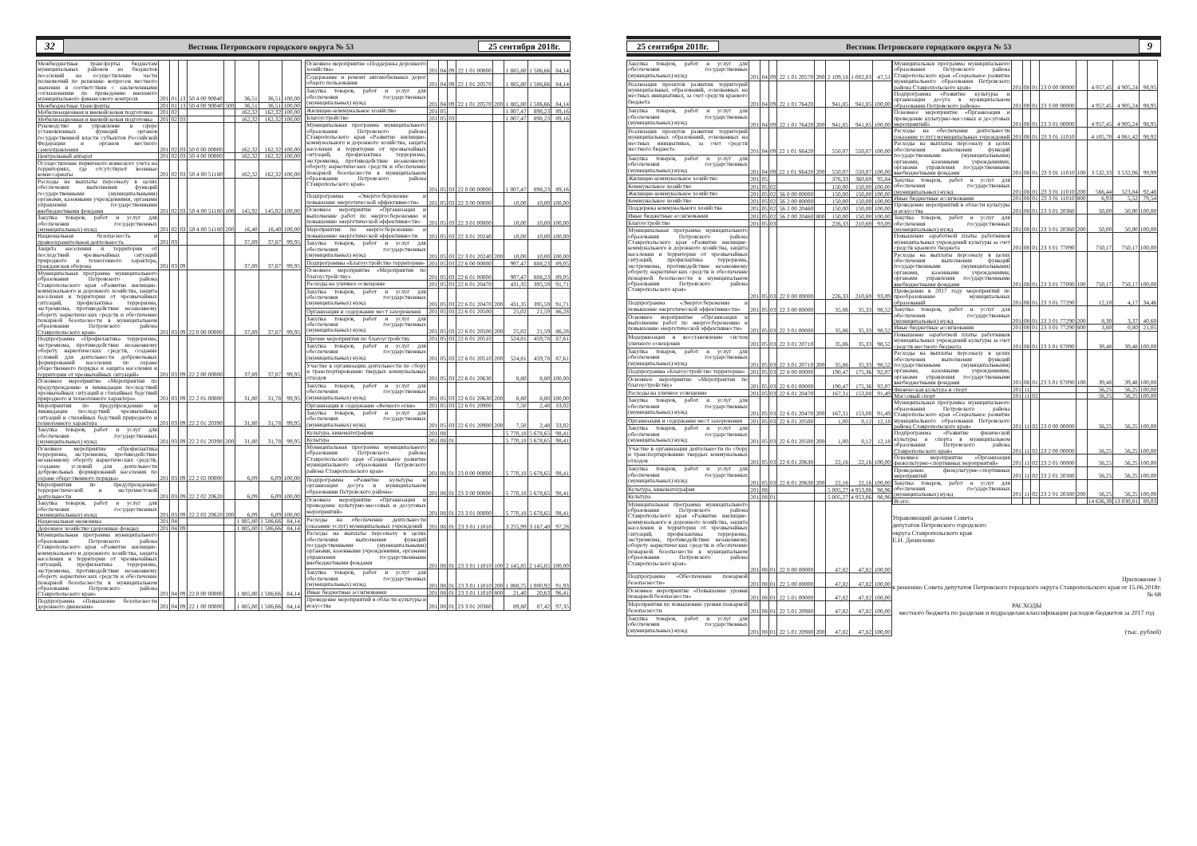32 Вестник Петровского городского округа № 53 25 сентября 2018г.
| Межбюджетные трансферты бюджетам муниципальных районов из бюджетов поселений на осуществление части полномочий по решению вопросов местного значения в соответствии с заключенными соглашениями по проведению внешнего муниципального финансового контроля | 201 | 01 | 13 | 50 4 00 90040 | | 36,51 | 36,51 | 100,00 |
| Межбюджетные трансферты | 201 | 01 | 13 | 50 4 00 90040 | 500 | 36,51 | 36,51 | 100,00 |
| Мобилизационная и вневойсковая подготовка | 201 | 02 | | | | 162,32 | 162,32 | 100,00 |
| Мобилизационная и вневойсковая подготовка | 201 | 02 | 03 | | | 162,32 | 162,32 | 100,00 |
| Руководство и управление в сфере установленных функций органов государственной власти субъектов Российской Федерации и органов местного самоуправления | 201 | 02 | 03 | 50 0 00 00000 | | 162,32 | 162,32 | 100,00 |
| Центральный аппарат | 201 | 02 | 03 | 50 4 00 00000 | | 162,32 | 162,32 | 100,00 |
| Осуществление первичного воинского учета на территориях, где отсутствуют военные комиссариаты | 201 | 02 | 03 | 50 4 00 51180 | | 162,32 | 162,32 | 100,00 |
| Расходы на выплаты персоналу в целях обеспечения выполнения функций государственными (муниципальными) органами, казенными учреждениями, органами управления государственными внебюджетными фондами | 201 | 02 | 03 | 50 4 00 51180 | 100 | 145,92 | 145,92 | 100,00 |
| Закупка товаров, работ и услуг для обеспечения государственных (муниципальных) нужд | 201 | 02 | 03 | 50 4 00 51180 | 200 | 16,40 | 16,40 | 100,00 |
| Национальная безопасность и правоохранительная деятельность | 201 | 03 | | | | 37,89 | 37,87 | 99,95 |
| Защита населения и территории от последствий чрезвычайных ситуаций природного и техногенного характера, гражданская оборона | 201 | 03 | 09 | | | 37,89 | 37,87 | 99,95 |
| Муниципальная программа муниципального образования Петровского района Ставропольского края «Развитие жилищно-коммунального и дорожного хозяйства, защита населения и территории от чрезвычайных ситуаций, профилактика терроризма, экстремизма, противодействие незаконному обороту наркотических средств и обеспечение пожарной безопасности в муниципальном образовании Петровского района Ставропольского края» | 201 | 03 | 09 | 22 0 00 00000 | | 37,89 | 37,87 | 99,95 |
| Подпрограмма «Профилактика терроризма, экстремизма, противодействие незаконному обороту наркотических средств, создание условий для деятельности добровольных формирований населения по охране общественного порядка и защита населения и территории от чрезвычайных ситуаций» | 201 | 03 | 09 | 22 2 00 00000 | | 37,89 | 37,87 | 99,95 |
| Основное мероприятие «Мероприятия по предупреждению и ликвидации последствий чрезвычайных ситуаций и стихийных бедствий природного и техногенного характера» | 201 | 03 | 09 | 22 2 01 00000 | | 31,80 | 31,78 | 99,95 |
| Мероприятия по предупреждению и ликвидации последствий чрезвычайных ситуаций и стихийных бедствий природного и техногенного характера | 201 | 03 | 09 | 22 2 01 20390 | | 31,80 | 31,78 | 99,95 |
| Закупка товаров, работ и услуг для обеспечения государственных (муниципальных) нужд | 201 | 03 | 09 | 22 2 01 20390 | 200 | 31,80 | 31,78 | 99,95 |
| Основное мероприятие «Профилактика терроризма, экстремизма, противодействие незаконному обороту наркотических средств, создание условий для деятельности добровольных формирований населения по охране общественного порядка» | 201 | 03 | 09 | 22 2 02 00000 | | 6,09 | 6,09 | 100,00 |
| Мероприятия по предупреждению террористической и экстремистской деятельности | 201 | 03 | 09 | 22 2 02 20620 | | 6,09 | 6,09 | 100,00 |
| Закупка товаров, работ и услуг для обеспечения государственных (муниципальных) нужд | 201 | 03 | 09 | 22 2 02 20620 | 200 | 6,09 | 6,09 | 100,00 |
| Национальная экономика | 201 | 04 | | | | 1 885,80 | 1 586,66 | 84,14 |
| Дорожное хозяйство (дорожные фонды) | 201 | 04 | 09 | | | 1 885,80 | 1 586,66 | 84,14 |
| Муниципальная программа муниципального образования Петровского района Ставропольского края «Развитие жилищно-коммунального и дорожного хозяйства, защита населения и территории от чрезвычайных ситуаций, профилактика терроризма, экстремизма, противодействие незаконному обороту наркотических средств и обеспечение пожарной безопасности в муниципальном образовании Петровского района Ставропольского края» | 201 | 04 | 09 | 22 0 00 00000 | | 1 885,80 | 1 586,66 | 84,14 |
| Подпрограмма «Повышение безопасности дорожного движения» | 201 | 04 | 09 | 22 1 00 00000 | | 1 885,80 | 1 586,66 | 84,14 |
| Основное мероприятие «Поддержка дорожного хозяйства» | 201 | 04 | 09 | 22 1 01 00000 | | 1 885,80 | 1 586,66 | 84,14 |
| Содержание и ремонт автомобильных дорог общего пользования | 201 | 04 | 09 | 22 1 01 20570 | | 1 885,80 | 1 586,66 | 84,14 |
| Закупка товаров, работ и услуг для обеспечения государственных (муниципальных) нужд | 201 | 04 | 09 | 22 1 01 20570 | 200 | 1 885,80 | 1 586,66 | 84,14 |
| Жилищно-коммунальное хозяйство | 201 | 05 | | | | 1 007,47 | 898,23 | 89,16 |
| Благоустройство | 201 | 05 | 03 | | | 1 007,47 | 898,23 | 89,16 |
| Муниципальная программа муниципального образования Петровского района Ставропольского края «Развитие жилищно-коммунального и дорожного хозяйства, защита населения и территории от чрезвычайных ситуаций, профилактика терроризма, экстремизма, противодействие незаконному обороту наркотических средств и обеспечение пожарной безопасности в муниципальном образовании Петровского района Ставропольского края» | 201 | 05 | 03 | 22 0 00 00000 | | 1 007,47 | 898,23 | 89,16 |
| Подпрограмма «Энергосбережение и повышение энергетической эффективности» | 201 | 05 | 03 | 22 3 00 00000 | | 10,00 | 10,00 | 100,00 |
| Основное мероприятие «Организация и выполнение работ по энергосбережению и повышению энергетической эффективности» | 201 | 05 | 03 | 22 3 01 00000 | | 10,00 | 10,00 | 100,00 |
| Мероприятия по энергосбережению и повышению энергетической эффективности | 201 | 05 | 03 | 22 3 01 20240 | | 10,00 | 10,00 | 100,00 |
| Закупка товаров, работ и услуг для обеспечения государственных (муниципальных) нужд | 201 | 05 | 03 | 22 3 01 20240 | 200 | 10,00 | 10,00 | 100,00 |
| Подпрограммы «Благоустройство территории» | 201 | 05 | 03 | 22 6 00 00000 | | 997,47 | 888,23 | 89,05 |
| Основное мероприятие «Мероприятия по благоустройству» | 201 | 05 | 03 | 22 6 01 00000 | | 997,47 | 888,23 | 89,05 |
| Расходы на уличное освещение | 201 | 05 | 03 | 22 6 01 20470 | | 431,35 | 395,59 | 91,71 |
| Закупка товаров, работ и услуг для обеспечения государственных (муниципальных) нужд | 201 | 05 | 03 | 22 6 01 20470 | 200 | 431,35 | 395,59 | 91,71 |
| Организация и содержание мест захоронения | 201 | 05 | 03 | 22 6 01 20500 | | 25,02 | 21,59 | 86,28 |
| Закупка товаров, работ и услуг для обеспечения государственных (муниципальных) нужд | 201 | 05 | 03 | 22 6 01 20500 | 200 | 25,02 | 21,59 | 86,28 |
| Прочие мероприятия по благоустройству | 201 | 05 | 03 | 22 6 01 20510 | | 524,81 | 459,78 | 87,61 |
| Закупка товаров, работ и услуг для обеспечения государственных (муниципальных) нужд | 201 | 05 | 03 | 22 6 01 20510 | 200 | 524,81 | 459,78 | 87,61 |
| Участие в организации деятельности по сбору и транспортированию твердых коммунальных отходов | 201 | 05 | 03 | 22 6 01 20630 | | 8,80 | 8,80 | 100,00 |
| Закупка товаров, работ и услуг для обеспечения государственных (муниципальных) нужд | 201 | 05 | 03 | 22 6 01 20630 | 200 | 8,80 | 8,80 | 100,00 |
| Организация и содержание «Вечного огня» | 201 | 05 | 03 | 22 6 01 20900 | | 7,50 | 2,48 | 33,02 |
| Закупка товаров, работ и услуг для обеспечения государственных (муниципальных) нужд | 201 | 05 | 03 | 22 6 01 20900 | 200 | 7,50 | 2,48 | 33,02 |
| Культура, кинематография | 201 | 08 | | | | 5 770,18 | 5 678,65 | 98,41 |
| Культура | 201 | 08 | 01 | | | 5 770,18 | 5 678,65 | 98,41 |
| Муниципальная программа муниципального образования Петровского района Ставропольского края «Социальное развитие муниципального образования Петровского района Ставропольского края» | 201 | 08 | 01 | 23 0 00 00000 | | 5 770,18 | 5 678,65 | 98,41 |
| Подпрограмма «Развитие культуры и организация досуга в муниципальном образовании Петровского района» | 201 | 08 | 01 | 23 3 00 00000 | | 5 770,18 | 5 678,65 | 98,41 |
| Основное мероприятие «Организация и проведение культурно-массовых и досуговых мероприятий» | 201 | 08 | 01 | 23 3 01 00000 | | 5 770,18 | 5 678,65 | 98,41 |
| Расходы на обеспечение деятельности (оказание услуг) муниципальных учреждений | 201 | 08 | 01 | 23 3 01 11010 | | 3 255,99 | 3 167,40 | 97,28 |
| Расходы на выплаты персоналу в целях обеспечения выполнения функций государственными (муниципальными) органами, казенными учреждениями, органами управления государственными внебюджетными фондами | 201 | 08 | 01 | 23 3 01 11010 | 100 | 2 145,85 | 2 145,85 | 100,00 |
| Закупка товаров, работ и услуг для обеспечения государственных (муниципальных) нужд | 201 | 08 | 01 | 23 3 01 11010 | 200 | 1 088,75 | 1 000,92 | 91,93 |
| Иные бюджетные ассигнования | 201 | 08 | 01 | 23 3 01 11010 | 800 | 21,40 | 20,63 | 96,41 |
| Проведение мероприятий в области культуры и искусства | 201 | 08 | 01 | 23 3 01 20360 | | 89,80 | 87,42 | 97,35 |
25 сентября 2018г. Вестник Петровского городского округа № 53 9
| Закупка товаров, работ и услуг для обеспечения государственных (муниципальных) нужд | 201 | 04 | 09 | 22 1 01 20570 | 200 | 2 109,18 | 1 002,03 | 47,51 |
| Реализация проектов развития территорий муниципальных образований, основанных на местных инициативах, за счет средств краевого бюджета | 201 | 04 | 09 | 22 1 01 76420 | | 941,85 | 941,85 | 100,00 |
| Закупка товаров, работ и услуг для обеспечения государственных (муниципальных) нужд | 201 | 04 | 09 | 22 1 01 76420 | 200 | 941,85 | 941,85 | 100,00 |
| Реализация проектов развития территорий муниципальных образований, основанных на местных инициативах, за счет средств местного бюджета | 201 | 04 | 09 | 22 1 01 S6420 | | 550,07 | 550,07 | 100,00 |
| Закупка товаров, работ и услуг для обеспечения государственных (муниципальных) нужд | 201 | 04 | 09 | 22 1 01 S6420 | 200 | 550,07 | 550,07 | 100,00 |
| Жилищно-коммунальное хозяйство | 201 | 05 | | | | 376,33 | 360,69 | 95,84 |
| Коммунальное хозяйство | 201 | 05 | 02 | | | 150,00 | 150,00 | 100,00 |
| Жилищно-коммунальное хозяйство | 201 | 05 | 02 | 56 0 00 00000 | | 150,00 | 150,00 | 100,00 |
| Коммунальное хозяйство | 201 | 05 | 02 | 56 2 00 00000 | | 150,00 | 150,00 | 100,00 |
| Поддержка коммунального хозяйства | 201 | 05 | 02 | 56 2 00 20460 | | 150,00 | 150,00 | 100,00 |
| Иные бюджетные ассигнования | 201 | 05 | 02 | 56 2 00 20460 | 800 | 150,00 | 150,00 | 100,00 |
| Благоустройство | 201 | 05 | 03 | | | 226,33 | 210,69 | 93,09 |
| Муниципальная программа муниципального образования Петровского района Ставропольского края «Развитие жилищно-коммунального и дорожного хозяйства, защита населения и территории от чрезвычайных ситуаций, профилактика терроризма, экстремизма, противодействие незаконному обороту наркотических средств и обеспечение пожарной безопасности в муниципальном образовании Петровского района Ставропольского края» | 201 | 05 | 03 | 22 0 00 00000 | | 226,33 | 210,69 | 93,09 |
| Подпрограмма «Энергосбережение и повышение энергетической эффективности» | 201 | 05 | 03 | 22 3 00 00000 | | 35,86 | 35,33 | 98,52 |
| Основное мероприятие «Организация и выполнение работ по энергосбережению и повышению энергетической эффективности» | 201 | 05 | 03 | 22 3 01 00000 | | 35,86 | 35,33 | 98,52 |
| Модернизация и восстановление систем уличного освещения | 201 | 05 | 03 | 22 3 01 20710 | | 35,86 | 35,33 | 98,52 |
| Закупка товаров, работ и услуг для обеспечения государственных (муниципальных) нужд | 201 | 05 | 03 | 22 3 01 20710 | 200 | 35,86 | 35,33 | 98,52 |
| Подпрограмма «Благоустройство территории» | 201 | 05 | 03 | 22 6 00 00000 | | 190,47 | 175,36 | 92,07 |
| Основное мероприятие «Мероприятия по благоустройству» | 201 | 05 | 03 | 22 6 01 00000 | | 190,47 | 175,36 | 92,07 |
| Расходы на уличное освещение | 201 | 05 | 03 | 22 6 01 20470 | | 167,31 | 153,08 | 91,49 |
| Закупка товаров, работ и услуг для обеспечения государственных (муниципальных) нужд | 201 | 05 | 03 | 22 6 01 20470 | 200 | 167,31 | 153,08 | 91,49 |
| Организация и содержание мест захоронения | 201 | 05 | 03 | 22 6 01 20500 | | 1,00 | 0,12 | 12,18 |
| Закупка товаров, работ и услуг для обеспечения государственных (муниципальных) нужд | 201 | 05 | 03 | 22 6 01 20500 | 200 | 1,00 | 0,12 | 12,18 |
| Участие в организации деятельности по сбору и транспортированию твердых коммунальных отходов | 201 | 05 | 03 | 22 6 01 20630 | | 22,16 | 22,16 | 100,00 |
| Закупка товаров, работ и услуг для обеспечения государственных (муниципальных) нужд | 201 | 05 | 03 | 22 6 01 20630 | 200 | 22,16 | 22,16 | 100,00 |
| Культура, кинематография | 201 | 08 | | | | 5 005,27 | 4 953,06 | 98,96 |
| Культура | 201 | 08 | 01 | | | 5 005,27 | 4 953,06 | 98,96 |
| Муниципальная программа муниципального образования Петровского района Ставропольского края «Развитие жилищно-коммунального и дорожного хозяйства, защита населения и территории от чрезвычайных ситуаций, профилактика терроризма, экстремизма, противодействие незаконному обороту наркотических средств и обеспечение пожарной безопасности в муниципальном образовании Петровского района Ставропольского края» | 201 | 08 | 01 | 22 0 00 00000 | | 47,82 | 47,82 | 100,00 |
| Подпрограмма «Обеспечение пожарной безопасности» | 201 | 08 | 01 | 22 5 00 00000 | | 47,82 | 47,82 | 100,00 |
| Основное мероприятие «Повышение уровня пожарной безопасности» | 201 | 08 | 01 | 22 5 01 00000 | | 47,82 | 47,82 | 100,00 |
| Мероприятия по повышению уровня пожарной безопасности | 201 | 08 | 01 | 22 5 01 20980 | | 47,82 | 47,82 | 100,00 |
| Закупка товаров, работ и услуг для обеспечения государственных (муниципальных) нужд | 201 | 08 | 01 | 22 5 01 20980 | 200 | 47,82 | 47,82 | 100,00 |
| Муниципальная программа муниципального образования Петровского района Ставропольского края «Социальное развитие муниципального образования Петровского района Ставропольского края» | 201 | 08 | 01 | 23 0 00 00000 | | 4 957,45 | 4 905,24 | 98,95 |
| Подпрограмма «Развитие культуры и организация досуга в муниципальном образовании Петровского района» | 201 | 08 | 01 | 23 3 00 00000 | | 4 957,45 | 4 905,24 | 98,95 |
| Основное мероприятие «Организация и проведение культурно-массовых и досуговых мероприятий» | 201 | 08 | 01 | 23 3 01 00000 | | 4 957,45 | 4 905,24 | 98,95 |
| Расходы на обеспечение деятельности (оказание услуг) муниципальных учреждений | 201 | 08 | 01 | 23 3 01 11010 | | 4 105,70 | 4 061,42 | 98,92 |
| Расходы на выплаты персоналу в целях обеспечения выполнения функций государственными (муниципальными) органами, казенными учреждениями, органами управления государственными внебюджетными фондами | 201 | 08 | 01 | 23 3 01 11010 | 100 | 3 532,33 | 3 532,06 | 99,99 |
| Закупка товаров, работ и услуг для обеспечения государственных (муниципальных) нужд | 201 | 08 | 01 | 23 3 01 11010 | 200 | 566,44 | 523,84 | 92,48 |
| Иные бюджетные ассигнования | 201 | 08 | 01 | 23 3 01 11010 | 800 | 6,93 | 5,52 | 79,54 |
| Проведение мероприятий в области культуры и искусства | 201 | 08 | 01 | 23 3 01 20360 | | 50,00 | 50,00 | 100,00 |
| Закупка товаров, работ и услуг для обеспечения государственных (муниципальных) нужд | 201 | 08 | 01 | 23 3 01 20360 | 200 | 50,00 | 50,00 | 100,00 |
| Повышение заработной платы работников муниципальных учреждений культуры за счет средств краевого бюджета | 201 | 08 | 01 | 23 3 01 77090 | | 750,17 | 750,17 | 100,00 |
| Расходы на выплаты персоналу в целях обеспечения выполнения функций государственными (муниципальными) органами, казенными учреждениями, органами управления государственными внебюджетными фондами | 201 | 08 | 01 | 23 3 01 77090 | 100 | 750,17 | 750,17 | 100,00 |
| Проведение в 2017 году мероприятий по преобразованию муниципальных образований | 201 | 08 | 01 | 23 3 01 77290 | | 12,10 | 4,17 | 34,46 |
| Закупка товаров, работ и услуг для обеспечения государственных (муниципальных) нужд | 201 | 08 | 01 | 23 3 01 77290 | 200 | 8,30 | 3,37 | 40,60 |
| Иные бюджетные ассигнования | 201 | 08 | 01 | 23 3 01 77290 | 800 | 3,80 | 0,80 | 21,05 |
| Повышение заработной платы работников муниципальных учреждений культуры за счет средств местного бюджета | 201 | 08 | 01 | 23 3 01 S7090 | | 39,48 | 39,48 | 100,00 |
| Расходы на выплаты персоналу в целях обеспечения выполнения функций государственными (муниципальными) органами, казенными учреждениями, органами управления государственными внебюджетными фондами | 201 | 08 | 01 | 23 3 01 S7090 | 100 | 39,48 | 39,48 | 100,00 |
| Физическая культура и спорт | 201 | 11 | | | | 56,25 | 56,25 | 100,00 |
| Массовый спорт | 201 | 11 | 02 | | | 56,25 | 56,25 | 100,00 |
| Муниципальная программа муниципального образования Петровского района Ставропольского края «Социальное развитие муниципального образования Петровского района Ставропольского края» | 201 | 11 | 02 | 23 0 00 00000 | | 56,25 | 56,25 | 100,00 |
| Подпрограмма «Развитие физической культуры и спорта в муниципальном образовании Петровского района Ставропольского края» | 201 | 11 | 02 | 23 2 00 00000 | | 56,25 | 56,25 | 100,00 |
| Основное мероприятие «Организация физкультурно-спортивных мероприятий» | 201 | 11 | 02 | 23 2 01 00000 | | 56,25 | 56,25 | 100,00 |
| Проведение физкультурно-спортивных мероприятий | 201 | 11 | 02 | 23 2 01 20380 | | 56,25 | 56,25 | 100,00 |
| Закупка товаров, работ и услуг для обеспечения государственных (муниципальных) нужд | 201 | 11 | 02 | 23 2 01 20380 | 200 | 56,25 | 56,25 | 100,00 |
| Всего: | | | | | | 14 636,39 | 13 030,81 | 89,03 |
Управляющий делами Совета
депутатов Петровского городского
округа Ставропольского края
Е.Н. Денисенко
Приложение 3
к решению Совета депутатов Петровского городского округа Ставропольского края от 15.06.2018г.
№ 68
РАСХОДЫ
местного бюджета по разделам и подразделам классификации расходов бюджетов за 2017 год
(тыс. рублей)